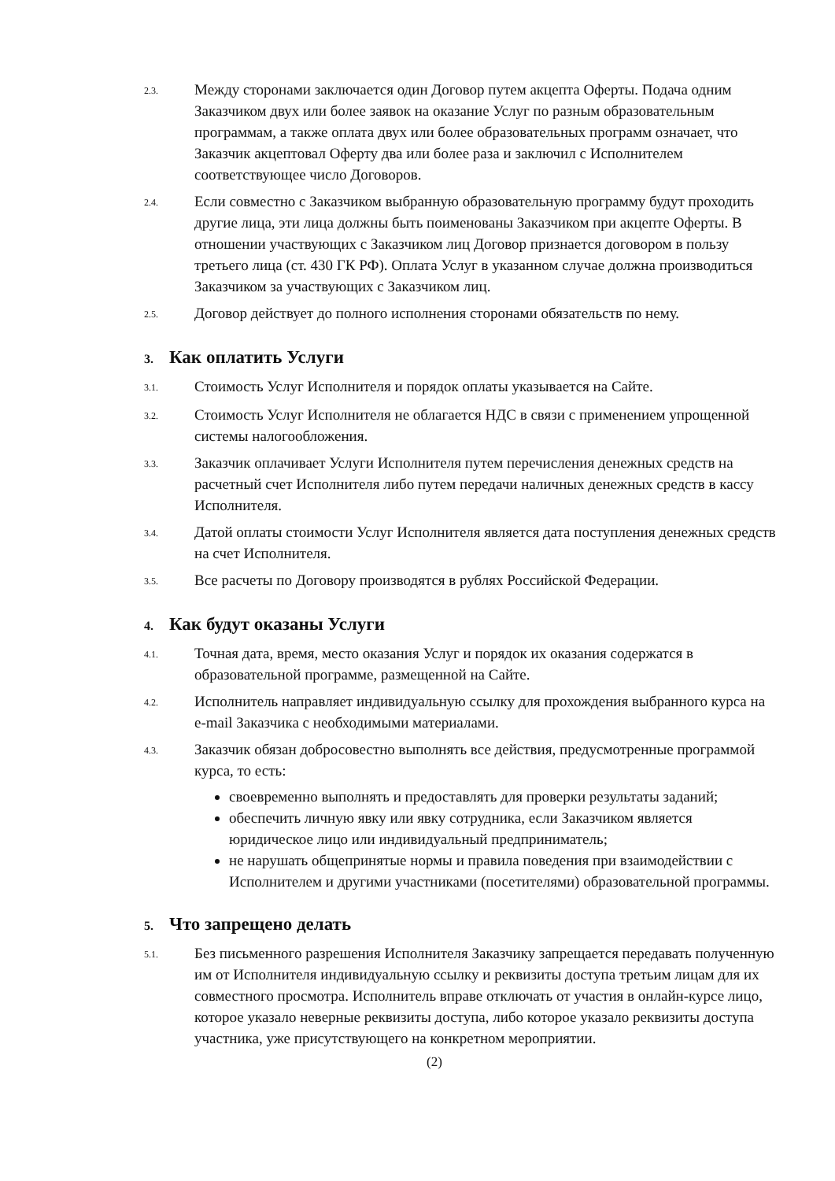2.3.
Между сторонами заключается один Договор путем акцепта Оферты. Подача одним Заказчиком двух или более заявок на оказание Услуг по разным образовательным программам, а также оплата двух или более образовательных программ означает, что Заказчик акцептовал Оферту два или более раза и заключил с Исполнителем соответствующее число Договоров.
2.4.
Если совместно с Заказчиком выбранную образовательную программу будут проходить другие лица, эти лица должны быть поименованы Заказчиком при акцепте Оферты. В отношении участвующих с Заказчиком лиц Договор признается договором в пользу третьего лица (ст. 430 ГК РФ). Оплата Услуг в указанном случае должна производиться Заказчиком за участвующих с Заказчиком лиц.
2.5.
Договор действует до полного исполнения сторонами обязательств по нему.
3. Как оплатить Услуги
3.1.
Стоимость Услуг Исполнителя и порядок оплаты указывается на Сайте.
3.2.
Стоимость Услуг Исполнителя не облагается НДС в связи с применением упрощенной системы налогообложения.
3.3.
Заказчик оплачивает Услуги Исполнителя путем перечисления денежных средств на расчетный счет Исполнителя либо путем передачи наличных денежных средств в кассу Исполнителя.
3.4.
Датой оплаты стоимости Услуг Исполнителя является дата поступления денежных средств на счет Исполнителя.
3.5.
Все расчеты по Договору производятся в рублях Российской Федерации.
4. Как будут оказаны Услуги
4.1.
Точная дата, время, место оказания Услуг и порядок их оказания содержатся в образовательной программе, размещенной на Сайте.
4.2.
Исполнитель направляет индивидуальную ссылку для прохождения выбранного курса на e-mail Заказчика с необходимыми материалами.
4.3.
Заказчик обязан добросовестно выполнять все действия, предусмотренные программой курса, то есть:
своевременно выполнять и предоставлять для проверки результаты заданий;
обеспечить личную явку или явку сотрудника, если Заказчиком является юридическое лицо или индивидуальный предприниматель;
не нарушать общепринятые нормы и правила поведения при взаимодействии с Исполнителем и другими участниками (посетителями) образовательной программы.
5. Что запрещено делать
5.1.
Без письменного разрешения Исполнителя Заказчику запрещается передавать полученную им от Исполнителя индивидуальную ссылку и реквизиты доступа третьим лицам для их совместного просмотра. Исполнитель вправе отключать от участия в онлайн-курсе лицо, которое указало неверные реквизиты доступа, либо которое указало реквизиты доступа участника, уже присутствующего на конкретном мероприятии.
(2)